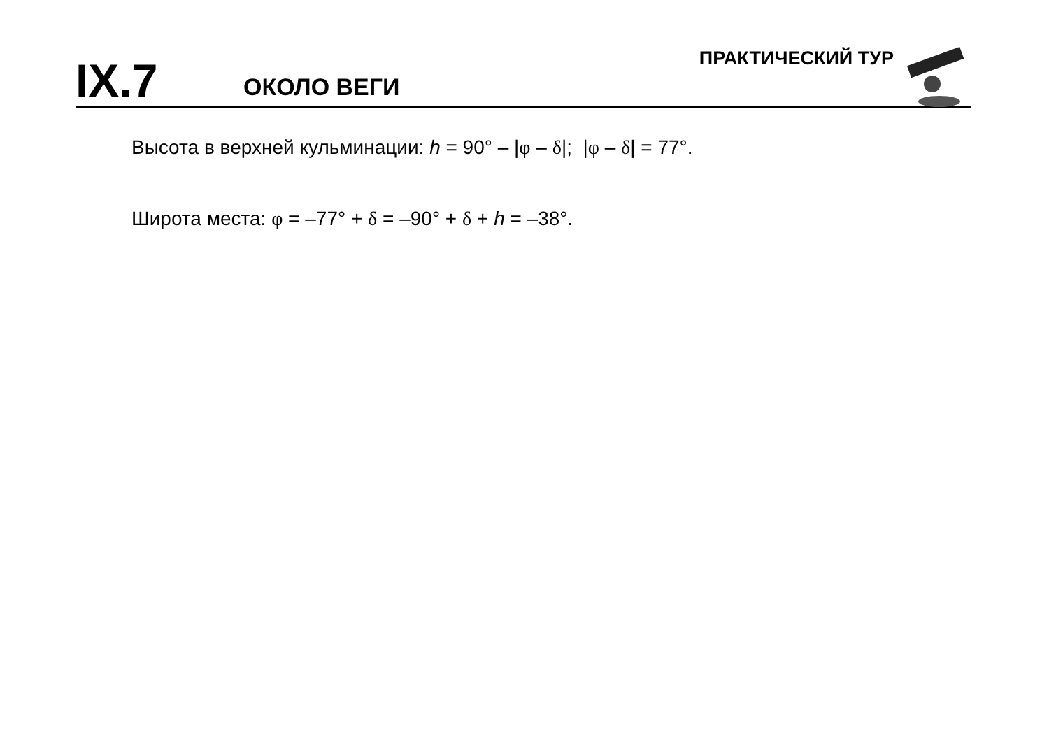IX.7
ОКОЛО ВЕГИ
ПРАКТИЧЕСКИЙ ТУР
Высота в верхней кульминации: h = 90° – |φ – δ|; |φ – δ| = 77°.
Широта места: φ = –77° + δ = –90° + δ + h = –38°.